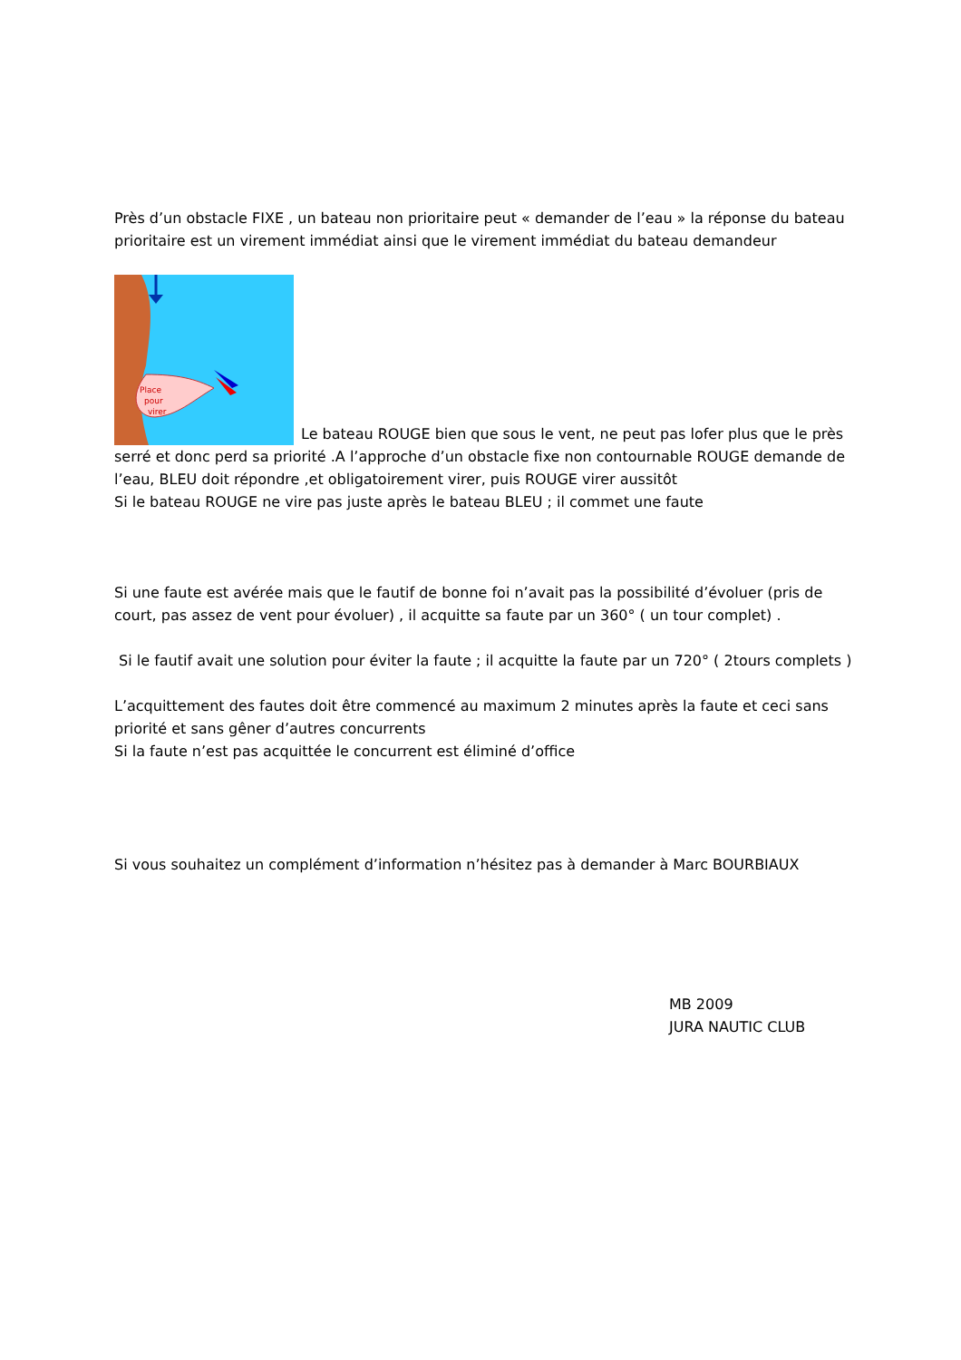Près d’un obstacle FIXE , un bateau non prioritaire peut « demander de l’eau » la réponse du bateau prioritaire est un virement immédiat ainsi que le virement immédiat du bateau demandeur
Place
pour
virer
Le bateau ROUGE bien que sous le vent, ne peut pas lofer plus que le près serré et donc perd sa priorité .A l’approche d’un obstacle fixe non contournable ROUGE demande de l’eau, BLEU doit répondre ,et obligatoirement virer, puis ROUGE virer aussitôt
Si le bateau ROUGE ne vire pas juste après le bateau BLEU ; il commet une faute
Si une faute est avérée mais que le fautif de bonne foi n’avait pas la possibilité d’évoluer (pris de court, pas assez de vent pour évoluer) , il acquitte sa faute par un 360° ( un tour complet) .
Si le fautif avait une solution pour éviter la faute ; il acquitte la faute par un 720° ( 2tours complets )
L’acquittement des fautes doit être commencé au maximum 2 minutes après la faute et ceci sans priorité et sans gêner d’autres concurrents
Si la faute n’est pas acquittée le concurrent est éliminé d’office
Si vous souhaitez un complément d’information n’hésitez pas à demander à Marc BOURBIAUX
MB 2009
JURA NAUTIC CLUB